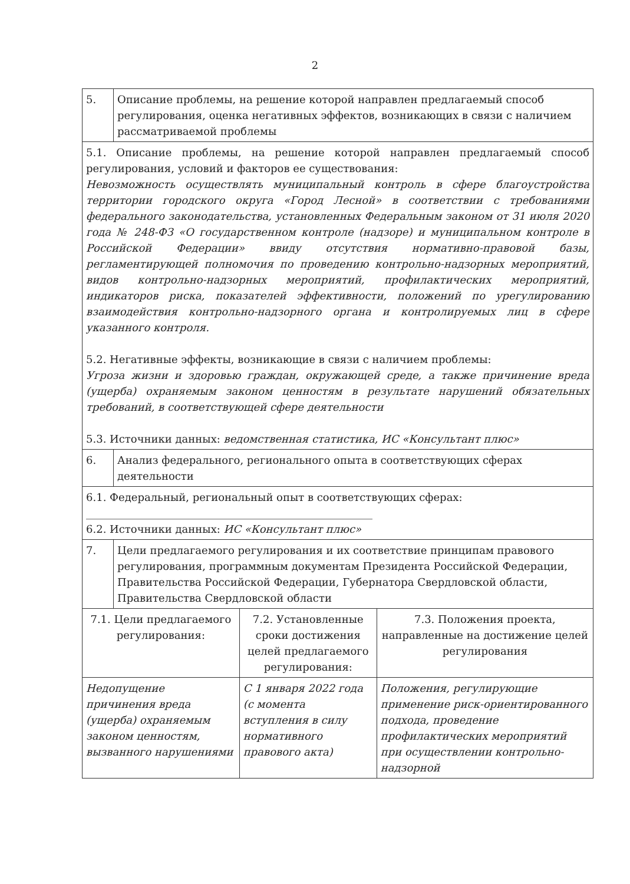2
| 5. | Описание проблемы, на решение которой направлен предлагаемый способ регулирования, оценка негативных эффектов, возникающих в связи с наличием рассматриваемой проблемы | | |
| 5.1. Описание проблемы, на решение которой направлен предлагаемый способ регулирования, условий и факторов ее существования: Невозможность осуществлять муниципальный контроль в сфере благоустройства территории городского округа «Город Лесной» в соответствии с требованиями федерального законодательства, установленных Федеральным законом от 31 июля 2020 года № 248-ФЗ «О государственном контроле (надзоре) и муниципальном контроле в Российской Федерации» ввиду отсутствия нормативно-правовой базы, регламентирующей полномочия по проведению контрольно-надзорных мероприятий, видов контрольно-надзорных мероприятий, профилактических мероприятий, индикаторов риска, показателей эффективности, положений по урегулированию взаимодействия контрольно-надзорного органа и контролируемых лиц в сфере указанного контроля. 5.2. Негативные эффекты, возникающие в связи с наличием проблемы: Угроза жизни и здоровью граждан, окружающей среде, а также причинение вреда (ущерба) охраняемым законом ценностям в результате нарушений обязательных требований, в соответствующей сфере деятельности 5.3. Источники данных: ведомственная статистика, ИС «Консультант плюс» | | | |
| 6. | Анализ федерального, регионального опыта в соответствующих сферах деятельности | | |
| 6.1. Федеральный, региональный опыт в соответствующих сферах: ______________________________________________________ 6.2. Источники данных: ИС «Консультант плюс» | | | |
| 7. | Цели предлагаемого регулирования и их соответствие принципам правового регулирования, программным документам Президента Российской Федерации, Правительства Российской Федерации, Губернатора Свердловской области, Правительства Свердловской области | | |
| 7.1. Цели предлагаемого регулирования: | | 7.2. Установленные сроки достижения целей предлагаемого регулирования: | 7.3. Положения проекта, направленные на достижение целей регулирования |
| Недопущение причинения вреда (ущерба) охраняемым законом ценностям, вызванного нарушениями | | С 1 января 2022 года (с момента вступления в силу нормативного правового акта) | Положения, регулирующие применение риск-ориентированного подхода, проведение профилактических мероприятий при осуществлении контрольно-надзорной |